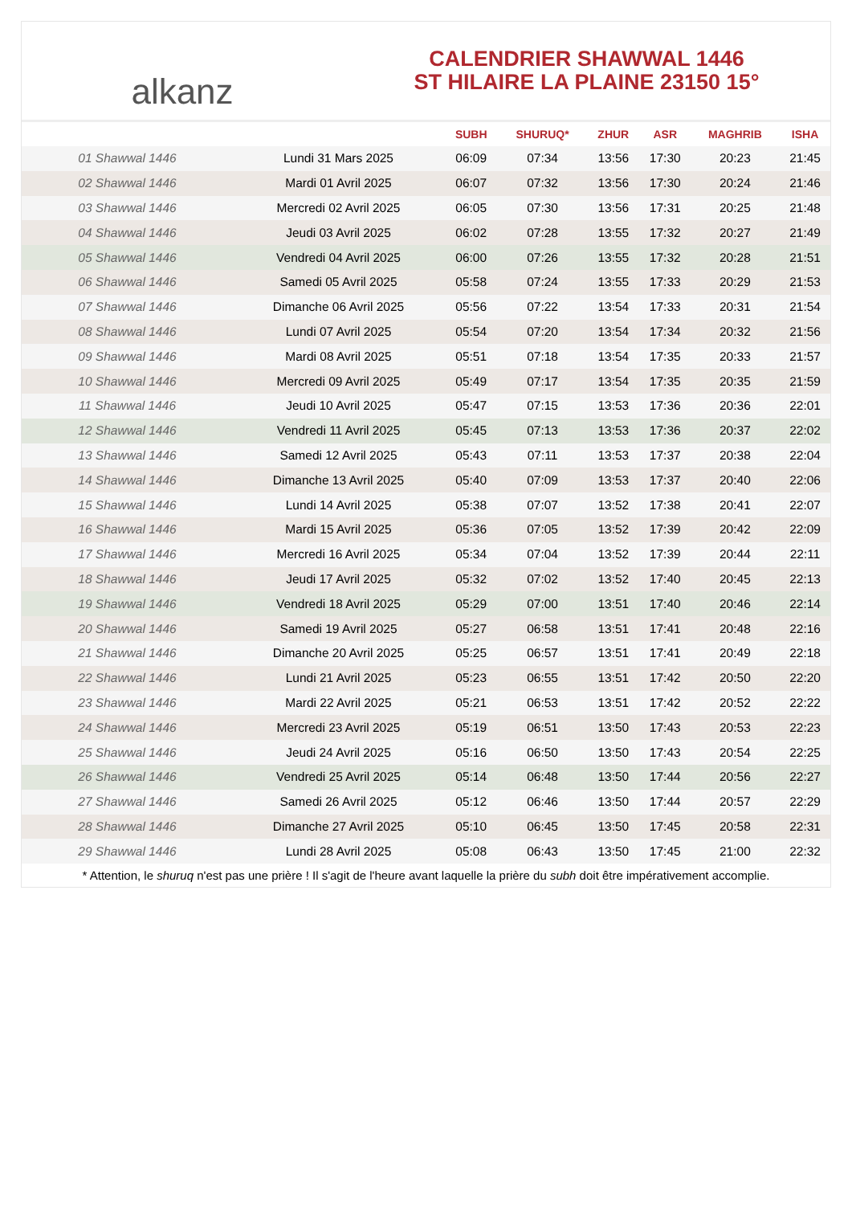alkanz
CALENDRIER SHAWWAL 1446
ST HILAIRE LA PLAINE 23150 15°
| | | SUBH | SHURUQ* | ZHUR | ASR | MAGHRIB | ISHA |
| --- | --- | --- | --- | --- | --- | --- | --- |
| 01 Shawwal 1446 | Lundi 31 Mars 2025 | 06:09 | 07:34 | 13:56 | 17:30 | 20:23 | 21:45 |
| 02 Shawwal 1446 | Mardi 01 Avril 2025 | 06:07 | 07:32 | 13:56 | 17:30 | 20:24 | 21:46 |
| 03 Shawwal 1446 | Mercredi 02 Avril 2025 | 06:05 | 07:30 | 13:56 | 17:31 | 20:25 | 21:48 |
| 04 Shawwal 1446 | Jeudi 03 Avril 2025 | 06:02 | 07:28 | 13:55 | 17:32 | 20:27 | 21:49 |
| 05 Shawwal 1446 | Vendredi 04 Avril 2025 | 06:00 | 07:26 | 13:55 | 17:32 | 20:28 | 21:51 |
| 06 Shawwal 1446 | Samedi 05 Avril 2025 | 05:58 | 07:24 | 13:55 | 17:33 | 20:29 | 21:53 |
| 07 Shawwal 1446 | Dimanche 06 Avril 2025 | 05:56 | 07:22 | 13:54 | 17:33 | 20:31 | 21:54 |
| 08 Shawwal 1446 | Lundi 07 Avril 2025 | 05:54 | 07:20 | 13:54 | 17:34 | 20:32 | 21:56 |
| 09 Shawwal 1446 | Mardi 08 Avril 2025 | 05:51 | 07:18 | 13:54 | 17:35 | 20:33 | 21:57 |
| 10 Shawwal 1446 | Mercredi 09 Avril 2025 | 05:49 | 07:17 | 13:54 | 17:35 | 20:35 | 21:59 |
| 11 Shawwal 1446 | Jeudi 10 Avril 2025 | 05:47 | 07:15 | 13:53 | 17:36 | 20:36 | 22:01 |
| 12 Shawwal 1446 | Vendredi 11 Avril 2025 | 05:45 | 07:13 | 13:53 | 17:36 | 20:37 | 22:02 |
| 13 Shawwal 1446 | Samedi 12 Avril 2025 | 05:43 | 07:11 | 13:53 | 17:37 | 20:38 | 22:04 |
| 14 Shawwal 1446 | Dimanche 13 Avril 2025 | 05:40 | 07:09 | 13:53 | 17:37 | 20:40 | 22:06 |
| 15 Shawwal 1446 | Lundi 14 Avril 2025 | 05:38 | 07:07 | 13:52 | 17:38 | 20:41 | 22:07 |
| 16 Shawwal 1446 | Mardi 15 Avril 2025 | 05:36 | 07:05 | 13:52 | 17:39 | 20:42 | 22:09 |
| 17 Shawwal 1446 | Mercredi 16 Avril 2025 | 05:34 | 07:04 | 13:52 | 17:39 | 20:44 | 22:11 |
| 18 Shawwal 1446 | Jeudi 17 Avril 2025 | 05:32 | 07:02 | 13:52 | 17:40 | 20:45 | 22:13 |
| 19 Shawwal 1446 | Vendredi 18 Avril 2025 | 05:29 | 07:00 | 13:51 | 17:40 | 20:46 | 22:14 |
| 20 Shawwal 1446 | Samedi 19 Avril 2025 | 05:27 | 06:58 | 13:51 | 17:41 | 20:48 | 22:16 |
| 21 Shawwal 1446 | Dimanche 20 Avril 2025 | 05:25 | 06:57 | 13:51 | 17:41 | 20:49 | 22:18 |
| 22 Shawwal 1446 | Lundi 21 Avril 2025 | 05:23 | 06:55 | 13:51 | 17:42 | 20:50 | 22:20 |
| 23 Shawwal 1446 | Mardi 22 Avril 2025 | 05:21 | 06:53 | 13:51 | 17:42 | 20:52 | 22:22 |
| 24 Shawwal 1446 | Mercredi 23 Avril 2025 | 05:19 | 06:51 | 13:50 | 17:43 | 20:53 | 22:23 |
| 25 Shawwal 1446 | Jeudi 24 Avril 2025 | 05:16 | 06:50 | 13:50 | 17:43 | 20:54 | 22:25 |
| 26 Shawwal 1446 | Vendredi 25 Avril 2025 | 05:14 | 06:48 | 13:50 | 17:44 | 20:56 | 22:27 |
| 27 Shawwal 1446 | Samedi 26 Avril 2025 | 05:12 | 06:46 | 13:50 | 17:44 | 20:57 | 22:29 |
| 28 Shawwal 1446 | Dimanche 27 Avril 2025 | 05:10 | 06:45 | 13:50 | 17:45 | 20:58 | 22:31 |
| 29 Shawwal 1446 | Lundi 28 Avril 2025 | 05:08 | 06:43 | 13:50 | 17:45 | 21:00 | 22:32 |
* Attention, le shuruq n'est pas une prière ! Il s'agit de l'heure avant laquelle la prière du subh doit être impérativement accomplie.